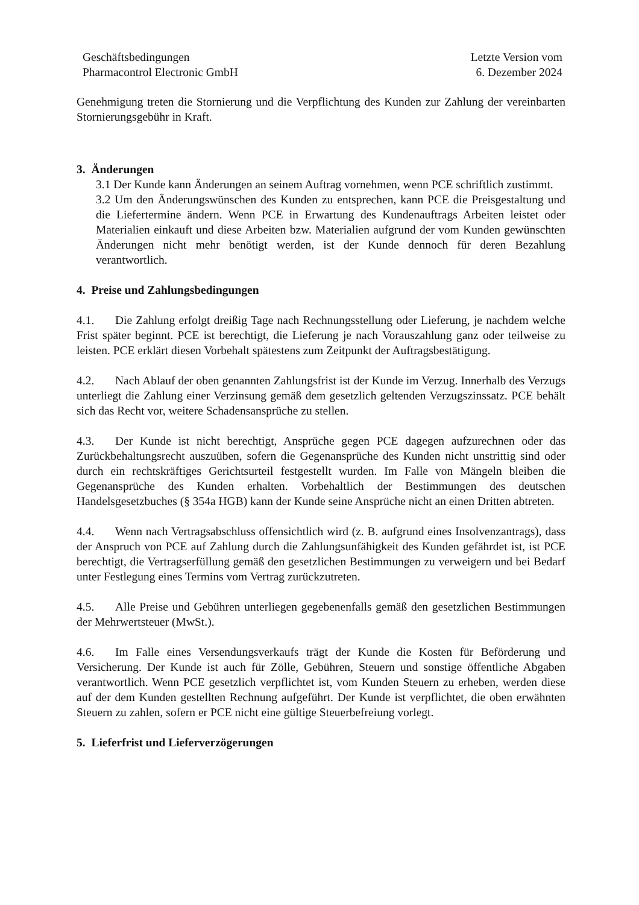Geschäftsbedingungen
Pharmacontrol Electronic GmbH
Letzte Version vom
6. Dezember 2024
Genehmigung treten die Stornierung und die Verpflichtung des Kunden zur Zahlung der vereinbarten Stornierungsgebühr in Kraft.
3. Änderungen
3.1 Der Kunde kann Änderungen an seinem Auftrag vornehmen, wenn PCE schriftlich zustimmt.
3.2 Um den Änderungswünschen des Kunden zu entsprechen, kann PCE die Preisgestaltung und die Liefertermine ändern. Wenn PCE in Erwartung des Kundenauftrags Arbeiten leistet oder Materialien einkauft und diese Arbeiten bzw. Materialien aufgrund der vom Kunden gewünschten Änderungen nicht mehr benötigt werden, ist der Kunde dennoch für deren Bezahlung verantwortlich.
4. Preise und Zahlungsbedingungen
4.1. Die Zahlung erfolgt dreißig Tage nach Rechnungsstellung oder Lieferung, je nachdem welche Frist später beginnt. PCE ist berechtigt, die Lieferung je nach Vorauszahlung ganz oder teilweise zu leisten. PCE erklärt diesen Vorbehalt spätestens zum Zeitpunkt der Auftragsbestätigung.
4.2. Nach Ablauf der oben genannten Zahlungsfrist ist der Kunde im Verzug. Innerhalb des Verzugs unterliegt die Zahlung einer Verzinsung gemäß dem gesetzlich geltenden Verzugszinssatz. PCE behält sich das Recht vor, weitere Schadensansprüche zu stellen.
4.3. Der Kunde ist nicht berechtigt, Ansprüche gegen PCE dagegen aufzurechnen oder das Zurückbehaltungsrecht auszuüben, sofern die Gegenansprüche des Kunden nicht unstrittig sind oder durch ein rechtskräftiges Gerichtsurteil festgestellt wurden. Im Falle von Mängeln bleiben die Gegenansprüche des Kunden erhalten. Vorbehaltlich der Bestimmungen des deutschen Handelsgesetzbuches (§ 354a HGB) kann der Kunde seine Ansprüche nicht an einen Dritten abtreten.
4.4. Wenn nach Vertragsabschluss offensichtlich wird (z. B. aufgrund eines Insolvenzantrags), dass der Anspruch von PCE auf Zahlung durch die Zahlungsunfähigkeit des Kunden gefährdet ist, ist PCE berechtigt, die Vertragserfüllung gemäß den gesetzlichen Bestimmungen zu verweigern und bei Bedarf unter Festlegung eines Termins vom Vertrag zurückzutreten.
4.5. Alle Preise und Gebühren unterliegen gegebenenfalls gemäß den gesetzlichen Bestimmungen der Mehrwertsteuer (MwSt.).
4.6. Im Falle eines Versendungsverkaufs trägt der Kunde die Kosten für Beförderung und Versicherung. Der Kunde ist auch für Zölle, Gebühren, Steuern und sonstige öffentliche Abgaben verantwortlich. Wenn PCE gesetzlich verpflichtet ist, vom Kunden Steuern zu erheben, werden diese auf der dem Kunden gestellten Rechnung aufgeführt. Der Kunde ist verpflichtet, die oben erwähnten Steuern zu zahlen, sofern er PCE nicht eine gültige Steuerbefreiung vorlegt.
5. Lieferfrist und Lieferverzögerungen